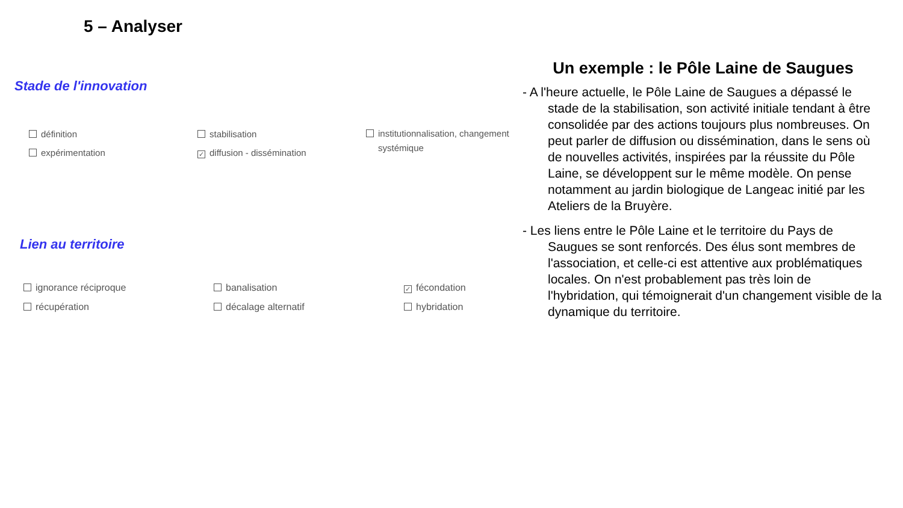5 – Analyser
Stade de l'innovation
définition
stabilisation
institutionnalisation, changement
systémique
expérimentation
✓ diffusion - dissémination
Lien au territoire
ignorance réciproque
banalisation
✓ fécondation
récupération
décalage alternatif
hybridation
Un exemple : le Pôle Laine de Saugues
- A l'heure actuelle, le Pôle Laine de Saugues a dépassé le stade de la stabilisation, son activité initiale tendant à être consolidée par des actions toujours plus nombreuses. On peut parler de diffusion ou dissémination, dans le sens où de nouvelles activités, inspirées par la réussite du Pôle Laine, se développent sur le même modèle. On pense notamment au jardin biologique de Langeac initié par les Ateliers de la Bruyère.
- Les liens entre le Pôle Laine et le territoire du Pays de Saugues se sont renforcés. Des élus sont membres de l'association, et celle-ci est attentive aux problématiques locales. On n'est probablement pas très loin de l'hybridation, qui témoignerait d'un changement visible de la dynamique du territoire.